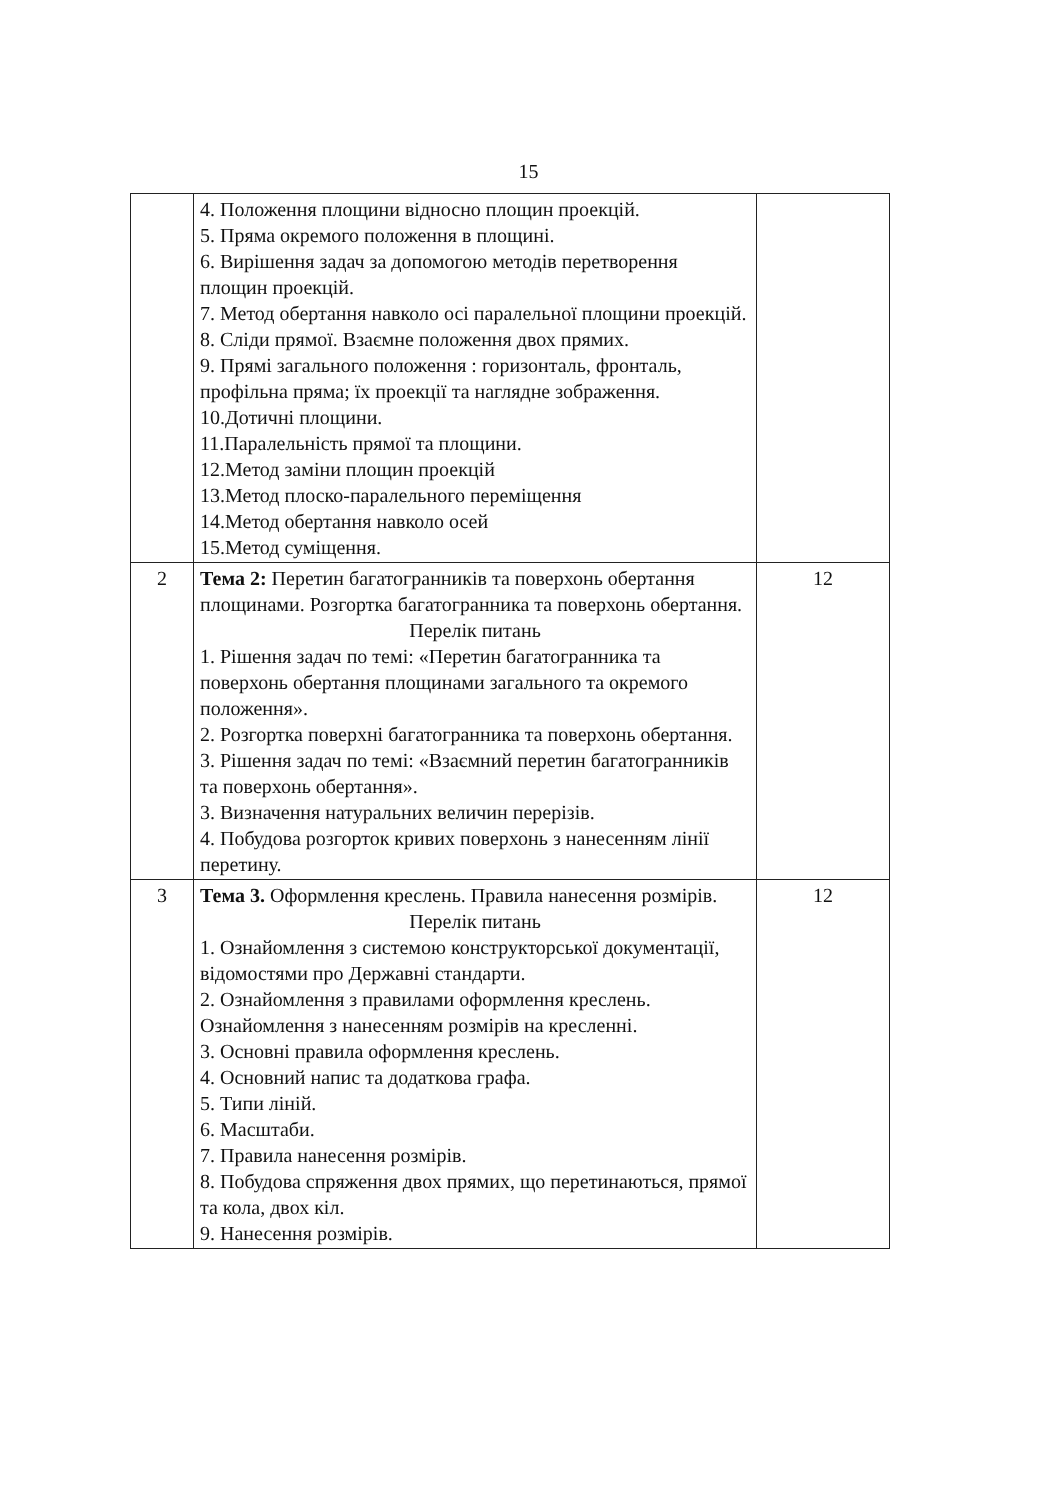15
| | 4. Положення площини відносно площин проекцій. 5. Пряма окремого положення в площині. 6. Вирішення задач за допомогою методів перетворення площин проекцій. 7. Метод обертання навколо осі паралельної площини проекцій. 8. Сліди прямої. Взаємне положення двох прямих. 9. Прямі загального положення : горизонталь, фронталь, профільна пряма; їх проекції та наглядне зображення. 10.Дотичні площини. 11.Паралельність прямої та площини. 12.Метод заміни площин проекцій 13.Метод плоско-паралельного переміщення 14.Метод обертання навколо осей 15.Метод суміщення. | |
| 2 | Тема 2: Перетин багатогранників та поверхонь обертання площинами. Розгортка багатогранника та поверхонь обертання. Перелік питань 1. Рішення задач по темі: «Перетин багатогранника та поверхонь обертання площинами загального та окремого положення». 2. Розгортка поверхні багатогранника та поверхонь обертання. 3. Рішення задач по темі: «Взаємний перетин багатогранників та поверхонь обертання». 3. Визначення натуральних величин перерізів. 4. Побудова розгорток кривих поверхонь з нанесенням лінії перетину. | 12 |
| 3 | Тема 3. Оформлення креслень. Правила нанесення розмірів. Перелік питань 1. Ознайомлення з системою конструкторської документації, відомостями про Державні стандарти. 2. Ознайомлення з правилами оформлення креслень. Ознайомлення з нанесенням розмірів на кресленні. 3. Основні правила оформлення креслень. 4. Основний напис та додаткова графа. 5. Типи ліній. 6. Масштаби. 7. Правила нанесення розмірів. 8. Побудова спряження двох прямих, що перетинаються, прямої та кола, двох кіл. 9. Нанесення розмірів. | 12 |